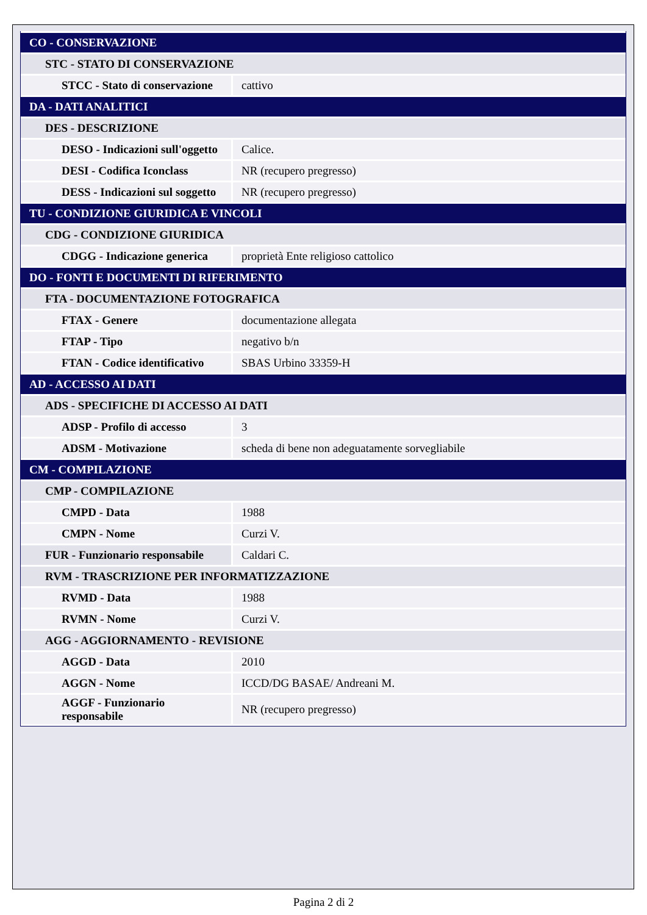| CO - CONSERVAZIONE | |
| STC - STATO DI CONSERVAZIONE | |
| STCC - Stato di conservazione | cattivo |
| DA - DATI ANALITICI | |
| DES - DESCRIZIONE | |
| DESO - Indicazioni sull'oggetto | Calice. |
| DESI - Codifica Iconclass | NR (recupero pregresso) |
| DESS - Indicazioni sul soggetto | NR (recupero pregresso) |
| TU - CONDIZIONE GIURIDICA E VINCOLI | |
| CDG - CONDIZIONE GIURIDICA | |
| CDGG - Indicazione generica | proprietà Ente religioso cattolico |
| DO - FONTI E DOCUMENTI DI RIFERIMENTO | |
| FTA - DOCUMENTAZIONE FOTOGRAFICA | |
| FTAX - Genere | documentazione allegata |
| FTAP - Tipo | negativo b/n |
| FTAN - Codice identificativo | SBAS Urbino 33359-H |
| AD - ACCESSO AI DATI | |
| ADS - SPECIFICHE DI ACCESSO AI DATI | |
| ADSP - Profilo di accesso | 3 |
| ADSM - Motivazione | scheda di bene non adeguatamente sorvegliabile |
| CM - COMPILAZIONE | |
| CMP - COMPILAZIONE | |
| CMPD - Data | 1988 |
| CMPN - Nome | Curzi V. |
| FUR - Funzionario responsabile | Caldari C. |
| RVM - TRASCRIZIONE PER INFORMATIZZAZIONE | |
| RVMD - Data | 1988 |
| RVMN - Nome | Curzi V. |
| AGG - AGGIORNAMENTO - REVISIONE | |
| AGGD - Data | 2010 |
| AGGN - Nome | ICCD/DG BASAE/ Andreani M. |
| AGGF - Funzionario responsabile | NR (recupero pregresso) |
Pagina 2 di 2